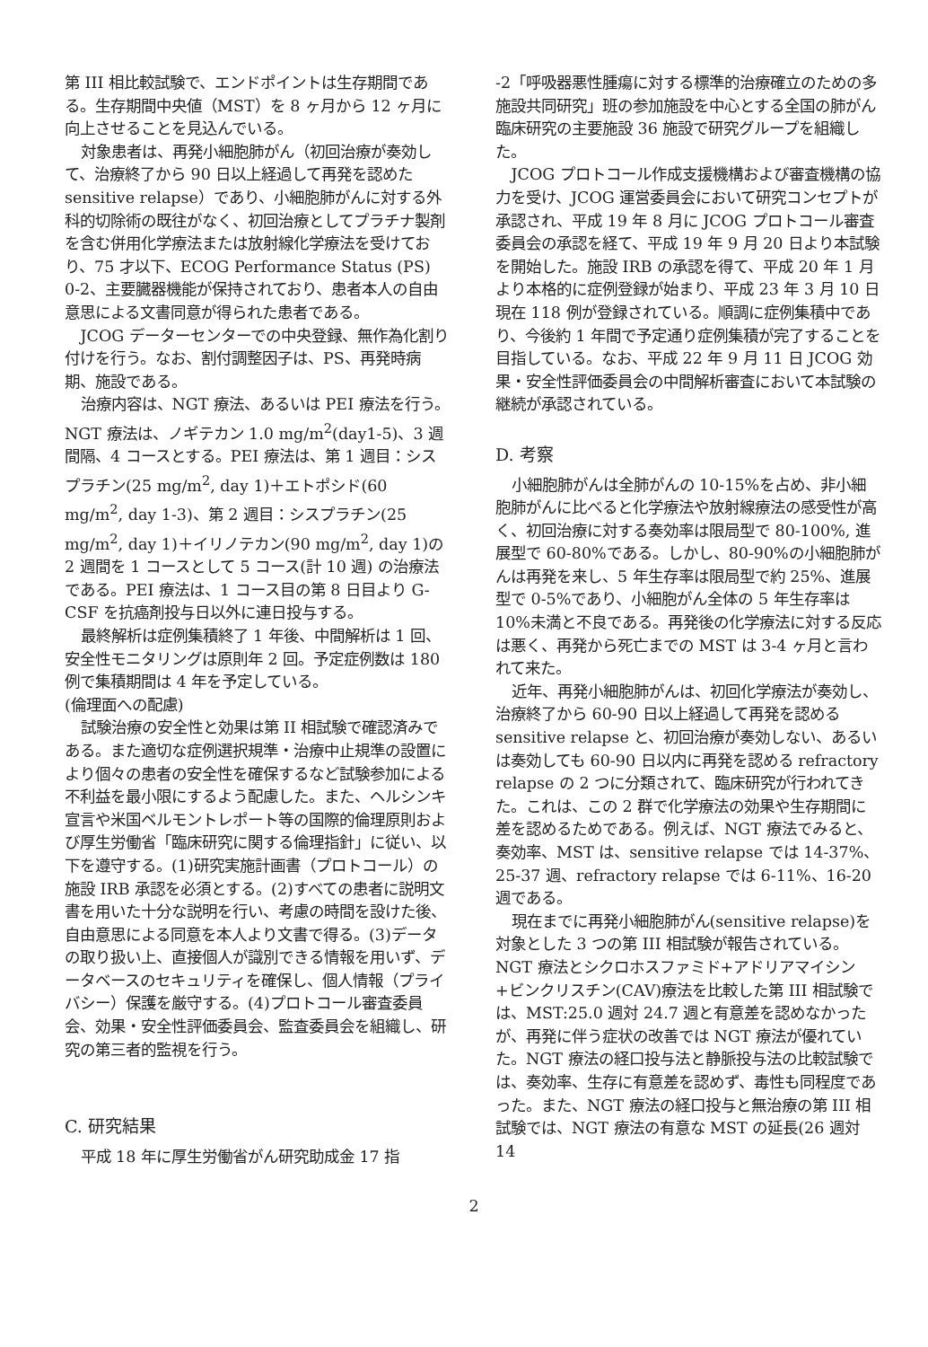第 III 相比較試験で、エンドポイントは生存期間である。生存期間中央値（MST）を 8 ヶ月から 12 ヶ月に向上させることを見込んでいる。
対象患者は、再発小細胞肺がん（初回治療が奏効して、治療終了から 90 日以上経過して再発を認めた sensitive relapse）であり、小細胞肺がんに対する外科的切除術の既往がなく、初回治療としてプラチナ製剤を含む併用化学療法または放射線化学療法を受けており、75 才以下、ECOG Performance Status (PS) 0-2、主要臓器機能が保持されており、患者本人の自由意思による文書同意が得られた患者である。
JCOG データーセンターでの中央登録、無作為化割り付けを行う。なお、割付調整因子は、PS、再発時病期、施設である。
治療内容は、NGT 療法、あるいは PEI 療法を行う。NGT 療法は、ノギテカン 1.0 mg/m<sup>2</sup>(day1-5)、3 週間隔、4 コースとする。PEI 療法は、第 1 週目：シスプラチン(25 mg/m<sup>2</sup>, day 1)＋エトポシド(60 mg/m<sup>2</sup>, day 1-3)、第 2 週目：シスプラチン(25 mg/m<sup>2</sup>, day 1)＋イリノテカン(90 mg/m<sup>2</sup>, day 1)の 2 週間を 1 コースとして 5 コース(計 10 週) の治療法である。PEI 療法は、1 コース目の第 8 日目より G-CSF を抗癌剤投与日以外に連日投与する。
最終解析は症例集積終了 1 年後、中間解析は 1 回、安全性モニタリングは原則年 2 回。予定症例数は 180 例で集積期間は 4 年を予定している。
(倫理面への配慮)
試験治療の安全性と効果は第 II 相試験で確認済みである。また適切な症例選択規準・治療中止規準の設置により個々の患者の安全性を確保するなど試験参加による不利益を最小限にするよう配慮した。また、ヘルシンキ宣言や米国ベルモントレポート等の国際的倫理原則および厚生労働省「臨床研究に関する倫理指針」に従い、以下を遵守する。(1)研究実施計画書（プロトコール）の施設 IRB 承認を必須とする。(2)すべての患者に説明文書を用いた十分な説明を行い、考慮の時間を設けた後、自由意思による同意を本人より文書で得る。(3)データの取り扱い上、直接個人が識別できる情報を用いず、データベースのセキュリティを確保し、個人情報（プライバシー）保護を厳守する。(4)プロトコール審査委員会、効果・安全性評価委員会、監査委員会を組織し、研究の第三者的監視を行う。
C. 研究結果
平成 18 年に厚生労働省がん研究助成金 17 指
-2「呼吸器悪性腫瘍に対する標準的治療確立のための多施設共同研究」班の参加施設を中心とする全国の肺がん臨床研究の主要施設 36 施設で研究グループを組織した。
JCOG プロトコール作成支援機構および審査機構の協力を受け、JCOG 運営委員会において研究コンセプトが承認され、平成 19 年 8 月に JCOG プロトコール審査委員会の承認を経て、平成 19 年 9 月 20 日より本試験を開始した。施設 IRB の承認を得て、平成 20 年 1 月より本格的に症例登録が始まり、平成 23 年 3 月 10 日現在 118 例が登録されている。順調に症例集積中であり、今後約 1 年間で予定通り症例集積が完了することを目指している。なお、平成 22 年 9 月 11 日 JCOG 効果・安全性評価委員会の中間解析審査において本試験の継続が承認されている。
D. 考察
小細胞肺がんは全肺がんの 10-15%を占め、非小細胞肺がんに比べると化学療法や放射線療法の感受性が高く、初回治療に対する奏効率は限局型で 80-100%, 進展型で 60-80%である。しかし、80-90%の小細胞肺がんは再発を来し、5 年生存率は限局型で約 25%、進展型で 0-5%であり、小細胞がん全体の 5 年生存率は 10%未満と不良である。再発後の化学療法に対する反応は悪く、再発から死亡までの MST は 3-4 ヶ月と言われて来た。
近年、再発小細胞肺がんは、初回化学療法が奏効し、治療終了から 60-90 日以上経過して再発を認める sensitive relapse と、初回治療が奏効しない、あるいは奏効しても 60-90 日以内に再発を認める refractory relapse の 2 つに分類されて、臨床研究が行われてきた。これは、この 2 群で化学療法の効果や生存期間に差を認めるためである。例えば、NGT 療法でみると、奏効率、MST は、sensitive relapse では 14-37%、25-37 週、refractory relapse では 6-11%、16-20 週である。
現在までに再発小細胞肺がん(sensitive relapse)を対象とした 3 つの第 III 相試験が報告されている。NGT 療法とシクロホスファミド+アドリアマイシン+ビンクリスチン(CAV)療法を比較した第 III 相試験では、MST:25.0 週対 24.7 週と有意差を認めなかったが、再発に伴う症状の改善では NGT 療法が優れていた。NGT 療法の経口投与法と静脈投与法の比較試験では、奏効率、生存に有意差を認めず、毒性も同程度であった。また、NGT 療法の経口投与と無治療の第 III 相試験では、NGT 療法の有意な MST の延長(26 週対 14
2